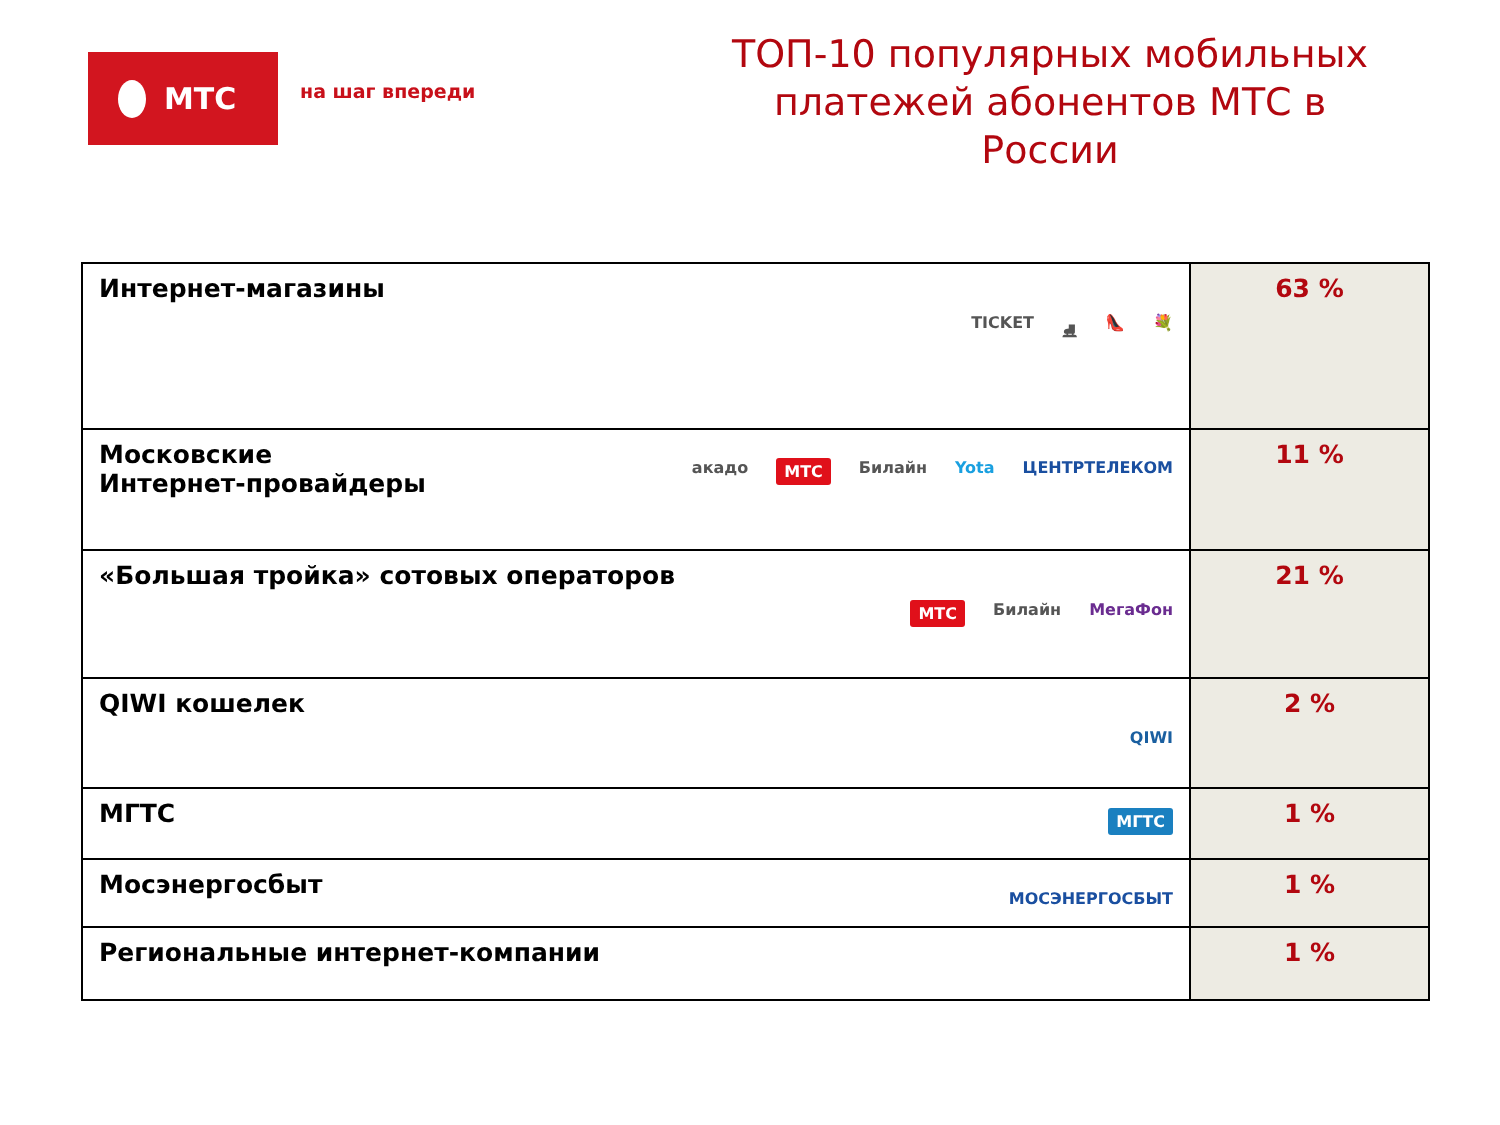МТС
на шаг впереди
ТОП-10 популярных мобильных платежей абонентов МТС в России
| Интернет-магазины TICKET ⛸ 👠 💐 | 63 % |
| Московские Интернет-провайдеры акадо МТС Билайн Yota ЦЕНТРТЕЛЕКОМ | 11 % |
| «Большая тройка» сотовых операторов МТС Билайн МегаФон | 21 % |
| QIWI кошелек QIWI | 2 % |
| МГТС МГТС | 1 % |
| Мосэнергосбыт МОСЭНЕРГОСБЫТ | 1 % |
| Региональные интернет-компании | 1 % |